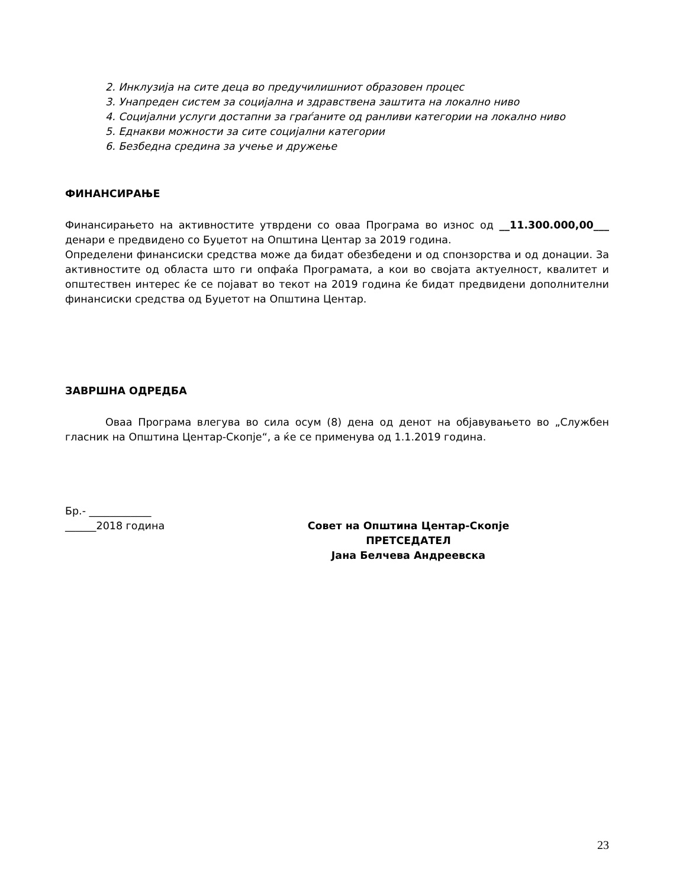2. Инклузија на сите деца во предучилишниот образовен процес
3. Унапреден систем за социјална и здравствена заштита на локално ниво
4. Социјални услуги достапни за граѓаните од ранливи категории на локално ниво
5. Еднакви можности за сите социјални категории
6. Безбедна средина за учење и дружење
ФИНАНСИРАЊЕ
Финансирањето на активностите утврдени со оваа Програма во износ од __11.300.000,00___ денари е предвидено со Буџетот на Општина Центар за 2019 година.
Определени финансиски средства може да бидат обезбедени и од спонзорства и од донации. За активностите од областа што ги опфаќа Програмата, а кои во својата актуелност, квалитет и општествен интерес ќе се појават во текот на 2019 година ќе бидат предвидени дополнителни финансиски средства од Буџетот на Општина Центар.
ЗАВРШНА ОДРЕДБА
Оваа Програма влегува во сила осум (8) дена од денот на објавувањето во „Службен гласник на Општина Центар-Скопје“, а ќе се применува од 1.1.2019 година.
Бр.- ____________
______2018 година
Совет на Општина Центар-Скопје
ПРЕТСЕДАТЕЛ
Јана Белчева Андреевска
23